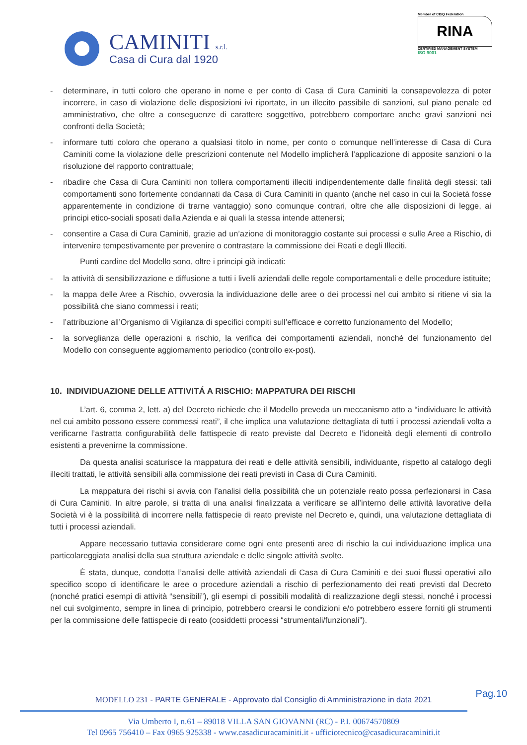CAMINITI s.r.l.
Casa di Cura dal 1920
Member of CISQ Federation
RINA
CERTIFIED MANAGEMENT SYSTEM
ISO 9001
- determinare, in tutti coloro che operano in nome e per conto di Casa di Cura Caminiti la consapevolezza di poter incorrere, in caso di violazione delle disposizioni ivi riportate, in un illecito passibile di sanzioni, sul piano penale ed amministrativo, che oltre a conseguenze di carattere soggettivo, potrebbero comportare anche gravi sanzioni nei confronti della Società;
- informare tutti coloro che operano a qualsiasi titolo in nome, per conto o comunque nell’interesse di Casa di Cura Caminiti come la violazione delle prescrizioni contenute nel Modello implicherà l’applicazione di apposite sanzioni o la risoluzione del rapporto contrattuale;
- ribadire che Casa di Cura Caminiti non tollera comportamenti illeciti indipendentemente dalle finalità degli stessi: tali comportamenti sono fortemente condannati da Casa di Cura Caminiti in quanto (anche nel caso in cui la Società fosse apparentemente in condizione di trarne vantaggio) sono comunque contrari, oltre che alle disposizioni di legge, ai principi etico-sociali sposati dalla Azienda e ai quali la stessa intende attenersi;
- consentire a Casa di Cura Caminiti, grazie ad un’azione di monitoraggio costante sui processi e sulle Aree a Rischio, di intervenire tempestivamente per prevenire o contrastare la commissione dei Reati e degli Illeciti.
Punti cardine del Modello sono, oltre i principi già indicati:
- la attività di sensibilizzazione e diffusione a tutti i livelli aziendali delle regole comportamentali e delle procedure istituite;
- la mappa delle Aree a Rischio, ovverosia la individuazione delle aree o dei processi nel cui ambito si ritiene vi sia la possibilità che siano commessi i reati;
- l’attribuzione all’Organismo di Vigilanza di specifici compiti sull’efficace e corretto funzionamento del Modello;
- la sorveglianza delle operazioni a rischio, la verifica dei comportamenti aziendali, nonché del funzionamento del Modello con conseguente aggiornamento periodico (controllo ex-post).
10. INDIVIDUAZIONE DELLE ATTIVITÁ A RISCHIO: MAPPATURA DEI RISCHI
L’art. 6, comma 2, lett. a) del Decreto richiede che il Modello preveda un meccanismo atto a “individuare le attività nel cui ambito possono essere commessi reati”, il che implica una valutazione dettagliata di tutti i processi aziendali volta a verificarne l’astratta configurabilità delle fattispecie di reato previste dal Decreto e l’idoneità degli elementi di controllo esistenti a prevenirne la commissione.
Da questa analisi scaturisce la mappatura dei reati e delle attività sensibili, individuante, rispetto al catalogo degli illeciti trattati, le attività sensibili alla commissione dei reati previsti in Casa di Cura Caminiti.
La mappatura dei rischi si avvia con l’analisi della possibilità che un potenziale reato possa perfezionarsi in Casa di Cura Caminiti. In altre parole, si tratta di una analisi finalizzata a verificare se all’interno delle attività lavorative della Società vi è la possibilità di incorrere nella fattispecie di reato previste nel Decreto e, quindi, una valutazione dettagliata di tutti i processi aziendali.
Appare necessario tuttavia considerare come ogni ente presenti aree di rischio la cui individuazione implica una particolareggiata analisi della sua struttura aziendale e delle singole attività svolte.
È stata, dunque, condotta l’analisi delle attività aziendali di Casa di Cura Caminiti e dei suoi flussi operativi allo specifico scopo di identificare le aree o procedure aziendali a rischio di perfezionamento dei reati previsti dal Decreto (nonché pratici esempi di attività “sensibili”), gli esempi di possibili modalità di realizzazione degli stessi, nonché i processi nel cui svolgimento, sempre in linea di principio, potrebbero crearsi le condizioni e/o potrebbero essere forniti gli strumenti per la commissione delle fattispecie di reato (cosiddetti processi “strumentali/funzionali”).
Pag.10
MODELLO 231 - PARTE GENERALE - Approvato dal Consiglio di Amministrazione in data 2021
Via Umberto I, n.61 – 89018 VILLA SAN GIOVANNI (RC) - P.I. 00674570809
Tel 0965 756410 – Fax 0965 925338 - www.casadicuracaminiti.it - ufficiotecnico@casadicuracaminiti.it